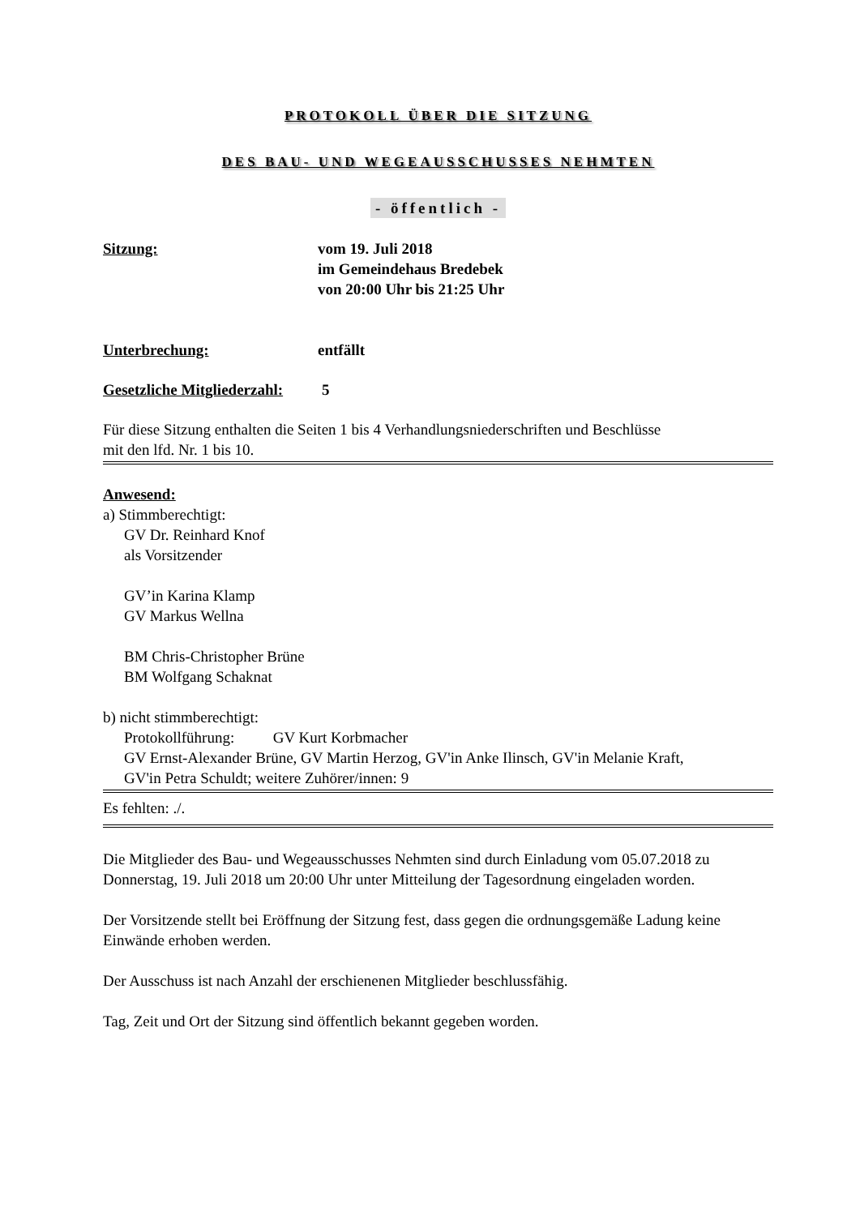PROTOKOLL ÜBER DIE SITZUNG
DES BAU- UND WEGEAUSSCHUSSES NEHMTEN
- öffentlich -
Sitzung: vom 19. Juli 2018
im Gemeindehaus Bredebek
von 20:00 Uhr bis 21:25 Uhr
Unterbrechung: entfällt
Gesetzliche Mitgliederzahl:
5
Für diese Sitzung enthalten die Seiten 1 bis 4 Verhandlungsniederschriften und Beschlüsse
mit den lfd. Nr. 1 bis 10.
Anwesend:
a) Stimmberechtigt:
GV Dr. Reinhard Knof
als Vorsitzender
GV’in Karina Klamp
GV Markus Wellna
BM Chris-Christopher Brüne
BM Wolfgang Schaknat
b) nicht stimmberechtigt:
Protokollführung: GV Kurt Korbmacher
GV Ernst-Alexander Brüne, GV Martin Herzog, GV'in Anke Ilinsch, GV'in Melanie Kraft,
GV'in Petra Schuldt; weitere Zuhörer/innen: 9
Es fehlten: ./.
Die Mitglieder des Bau- und Wegeausschusses Nehmten sind durch Einladung vom 05.07.2018 zu Donnerstag, 19. Juli 2018 um 20:00 Uhr unter Mitteilung der Tagesordnung eingeladen worden.
Der Vorsitzende stellt bei Eröffnung der Sitzung fest, dass gegen die ordnungsgemäße Ladung keine Einwände erhoben werden.
Der Ausschuss ist nach Anzahl der erschienenen Mitglieder beschlussfähig.
Tag, Zeit und Ort der Sitzung sind öffentlich bekannt gegeben worden.